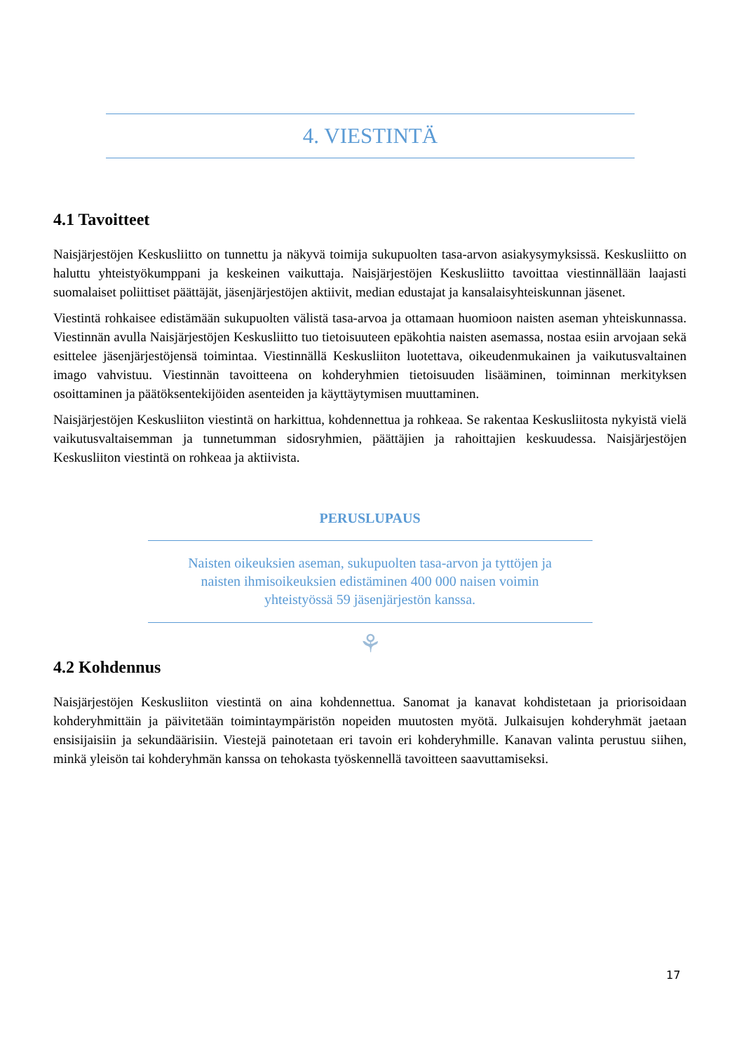4. VIESTINTÄ
4.1 Tavoitteet
Naisjärjestöjen Keskusliitto on tunnettu ja näkyvä toimija sukupuolten tasa-arvon asiakysymyksissä. Keskusliitto on haluttu yhteistyökumppani ja keskeinen vaikuttaja. Naisjärjestöjen Keskusliitto tavoittaa viestinnällään laajasti suomalaiset poliittiset päättäjät, jäsenjärjestöjen aktiivit, median edustajat ja kansalaisyhteiskunnan jäsenet.
Viestintä rohkaisee edistämään sukupuolten välistä tasa-arvoa ja ottamaan huomioon naisten aseman yhteiskunnassa. Viestinnän avulla Naisjärjestöjen Keskusliitto tuo tietoisuuteen epäkohtia naisten asemassa, nostaa esiin arvojaan sekä esittelee jäsenjärjestöjensä toimintaa. Viestinnällä Keskusliiton luotettava, oikeudenmukainen ja vaikutusvaltainen imago vahvistuu. Viestinnän tavoitteena on kohderyhmien tietoisuuden lisääminen, toiminnan merkityksen osoittaminen ja päätöksentekijöiden asenteiden ja käyttäytymisen muuttaminen.
Naisjärjestöjen Keskusliiton viestintä on harkittua, kohdennettua ja rohkeaa. Se rakentaa Keskusliitosta nykyistä vielä vaikutusvaltaisemman ja tunnetumman sidosryhmien, päättäjien ja rahoittajien keskuudessa. Naisjärjestöjen Keskusliiton viestintä on rohkeaa ja aktiivista.
PERUSLUPAUS
Naisten oikeuksien aseman, sukupuolten tasa-arvon ja tyttöjen ja
naisten ihmisoikeuksien edistäminen 400 000 naisen voimin
yhteistyössä 59 jäsenjärjestön kanssa.
⚘
4.2 Kohdennus
Naisjärjestöjen Keskusliiton viestintä on aina kohdennettua. Sanomat ja kanavat kohdistetaan ja priorisoidaan kohderyhmittäin ja päivitetään toimintaympäristön nopeiden muutosten myötä. Julkaisujen kohderyhmät jaetaan ensisijaisiin ja sekundäärisiin. Viestejä painotetaan eri tavoin eri kohderyhmille. Kanavan valinta perustuu siihen, minkä yleisön tai kohderyhmän kanssa on tehokasta työskennellä tavoitteen saavuttamiseksi.
17